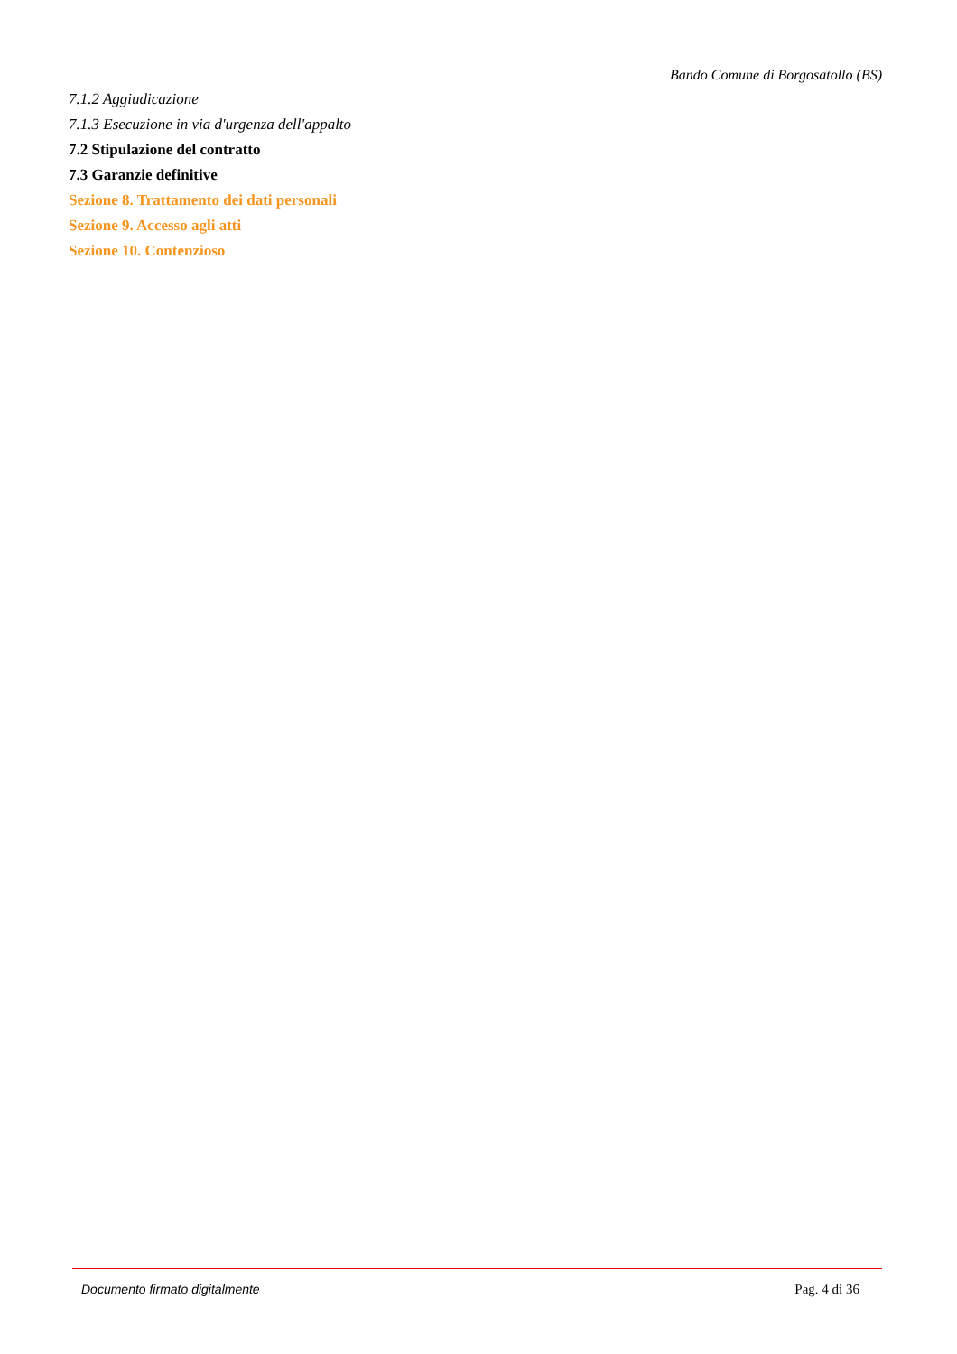Bando Comune di Borgosatollo (BS)
7.1.2 Aggiudicazione
7.1.3 Esecuzione in via d'urgenza dell'appalto
7.2 Stipulazione del contratto
7.3 Garanzie definitive
Sezione 8. Trattamento dei dati personali
Sezione 9. Accesso agli atti
Sezione 10. Contenzioso
Documento firmato digitalmente Pag. 4 di 36